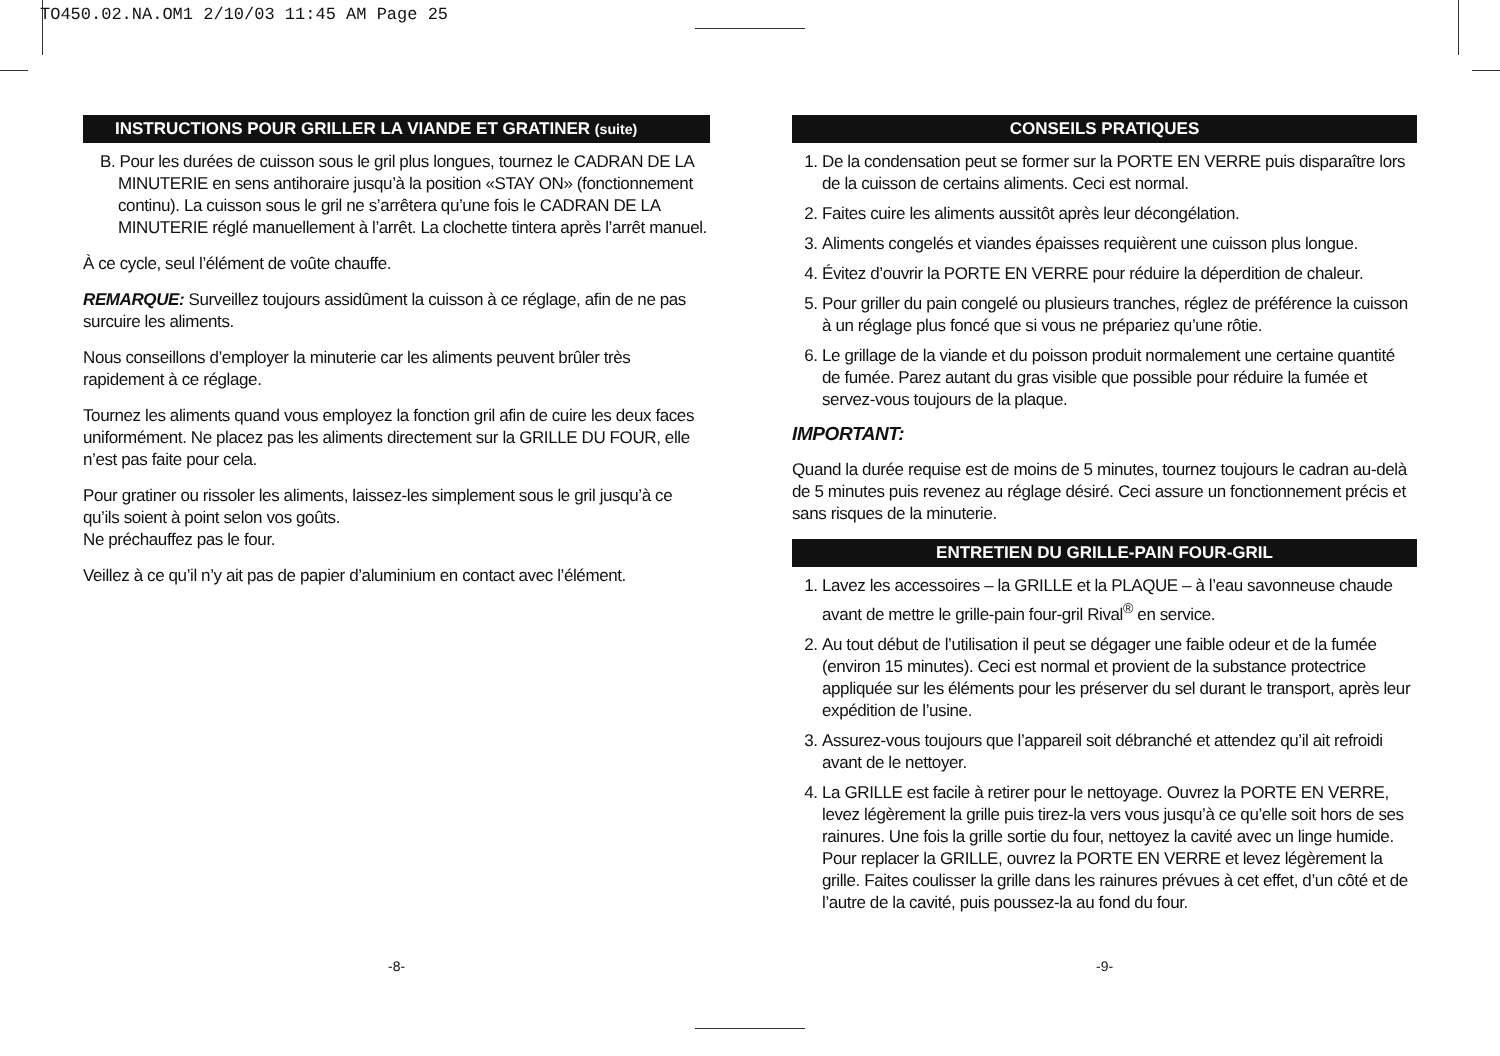TO450.02.NA.OM1 2/10/03 11:45 AM Page 25
INSTRUCTIONS POUR GRILLER LA VIANDE ET GRATINER (suite)
B. Pour les durées de cuisson sous le gril plus longues, tournez le CADRAN DE LA MINUTERIE en sens antihoraire jusqu’à la position «STAY ON» (fonctionnement continu). La cuisson sous le gril ne s’arrêtera qu’une fois le CADRAN DE LA MINUTERIE réglé manuellement à l’arrêt. La clochette tintera après l’arrêt manuel.
À ce cycle, seul l’élément de voûte chauffe.
REMARQUE: Surveillez toujours assidûment la cuisson à ce réglage, afin de ne pas surcuire les aliments.
Nous conseillons d’employer la minuterie car les aliments peuvent brûler très rapidement à ce réglage.
Tournez les aliments quand vous employez la fonction gril afin de cuire les deux faces uniformément. Ne placez pas les aliments directement sur la GRILLE DU FOUR, elle n’est pas faite pour cela.
Pour gratiner ou rissoler les aliments, laissez-les simplement sous le gril jusqu’à ce qu’ils soient à point selon vos goûts.
Ne préchauffez pas le four.
Veillez à ce qu’il n’y ait pas de papier d’aluminium en contact avec l’élément.
CONSEILS PRATIQUES
1. De la condensation peut se former sur la PORTE EN VERRE puis disparaître lors de la cuisson de certains aliments. Ceci est normal.
2. Faites cuire les aliments aussitôt après leur décongélation.
3. Aliments congelés et viandes épaisses requièrent une cuisson plus longue.
4. Évitez d’ouvrir la PORTE EN VERRE pour réduire la déperdition de chaleur.
5. Pour griller du pain congelé ou plusieurs tranches, réglez de préférence la cuisson à un réglage plus foncé que si vous ne prépariez qu’une rôtie.
6. Le grillage de la viande et du poisson produit normalement une certaine quantité de fumée. Parez autant du gras visible que possible pour réduire la fumée et servez-vous toujours de la plaque.
IMPORTANT:
Quand la durée requise est de moins de 5 minutes, tournez toujours le cadran au-delà de 5 minutes puis revenez au réglage désiré. Ceci assure un fonctionnement précis et sans risques de la minuterie.
ENTRETIEN DU GRILLE-PAIN FOUR-GRIL
1. Lavez les accessoires – la GRILLE et la PLAQUE – à l’eau savonneuse chaude avant de mettre le grille-pain four-gril Rival<sup>®</sup> en service.
2. Au tout début de l’utilisation il peut se dégager une faible odeur et de la fumée (environ 15 minutes). Ceci est normal et provient de la substance protectrice appliquée sur les éléments pour les préserver du sel durant le transport, après leur expédition de l’usine.
3. Assurez-vous toujours que l’appareil soit débranché et attendez qu’il ait refroidi avant de le nettoyer.
4. La GRILLE est facile à retirer pour le nettoyage. Ouvrez la PORTE EN VERRE, levez légèrement la grille puis tirez-la vers vous jusqu’à ce qu’elle soit hors de ses rainures. Une fois la grille sortie du four, nettoyez la cavité avec un linge humide. Pour replacer la GRILLE, ouvrez la PORTE EN VERRE et levez légèrement la grille. Faites coulisser la grille dans les rainures prévues à cet effet, d’un côté et de l’autre de la cavité, puis poussez-la au fond du four.
-8- -9-